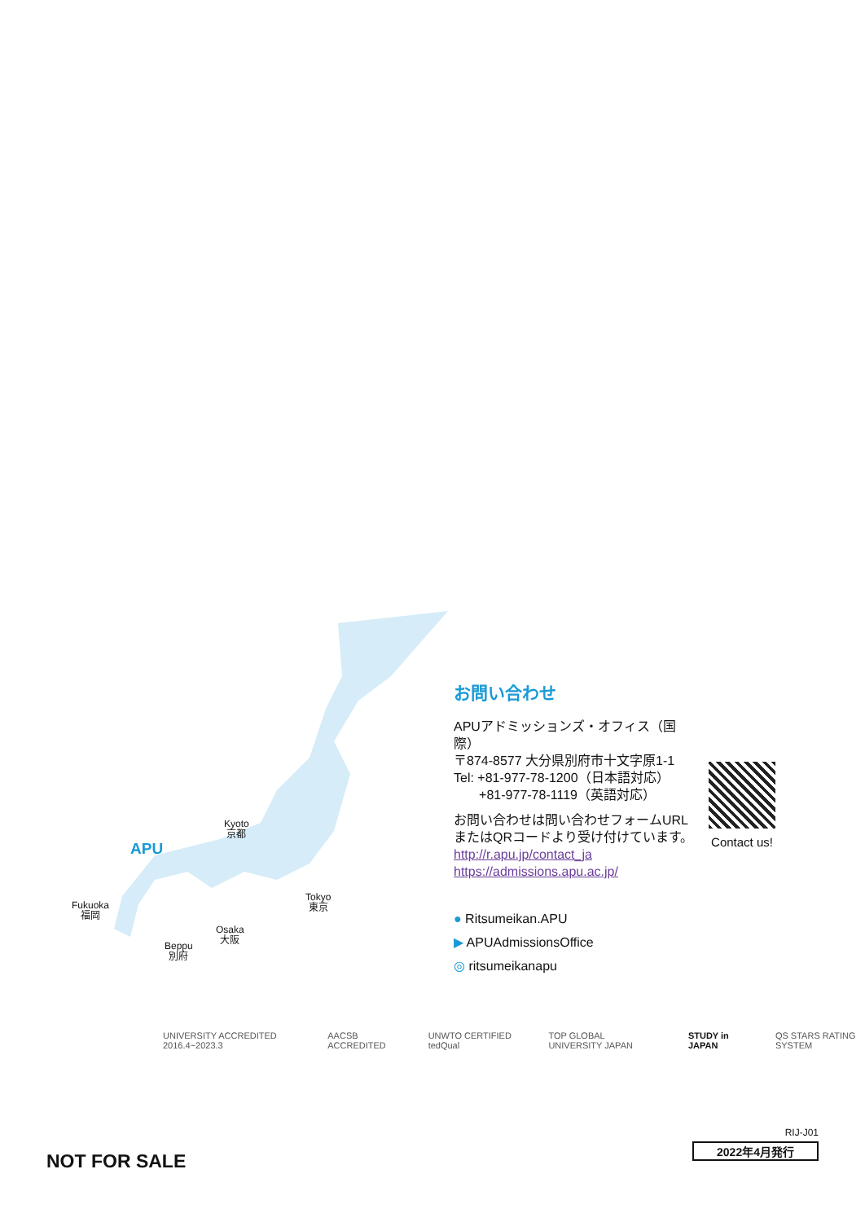APU
Kyoto
京都
Fukuoka
福岡
Osaka
大阪
Tokyo
東京
Beppu
別府
お問い合わせ
APUアドミッションズ・オフィス（国際）
〒874-8577 大分県別府市十文字原1-1
Tel: +81-977-78-1200（日本語対応）
+81-977-78-1119（英語対応）
お問い合わせは問い合わせフォームURL
またはQRコードより受け付けています。
http://r.apu.jp/contact_ja
https://admissions.apu.ac.jp/
Contact us!
● Ritsumeikan.APU
▶ APUAdmissionsOffice
◎ ritsumeikanapu
UNIVERSITY ACCREDITED 2016.4~2023.3 AACSB ACCREDITED UNWTO CERTIFIED tedQual TOP GLOBAL UNIVERSITY JAPAN STUDY in JAPAN QS STARS RATING SYSTEM
NOT FOR SALE
RIJ-J01
2022年4月発行